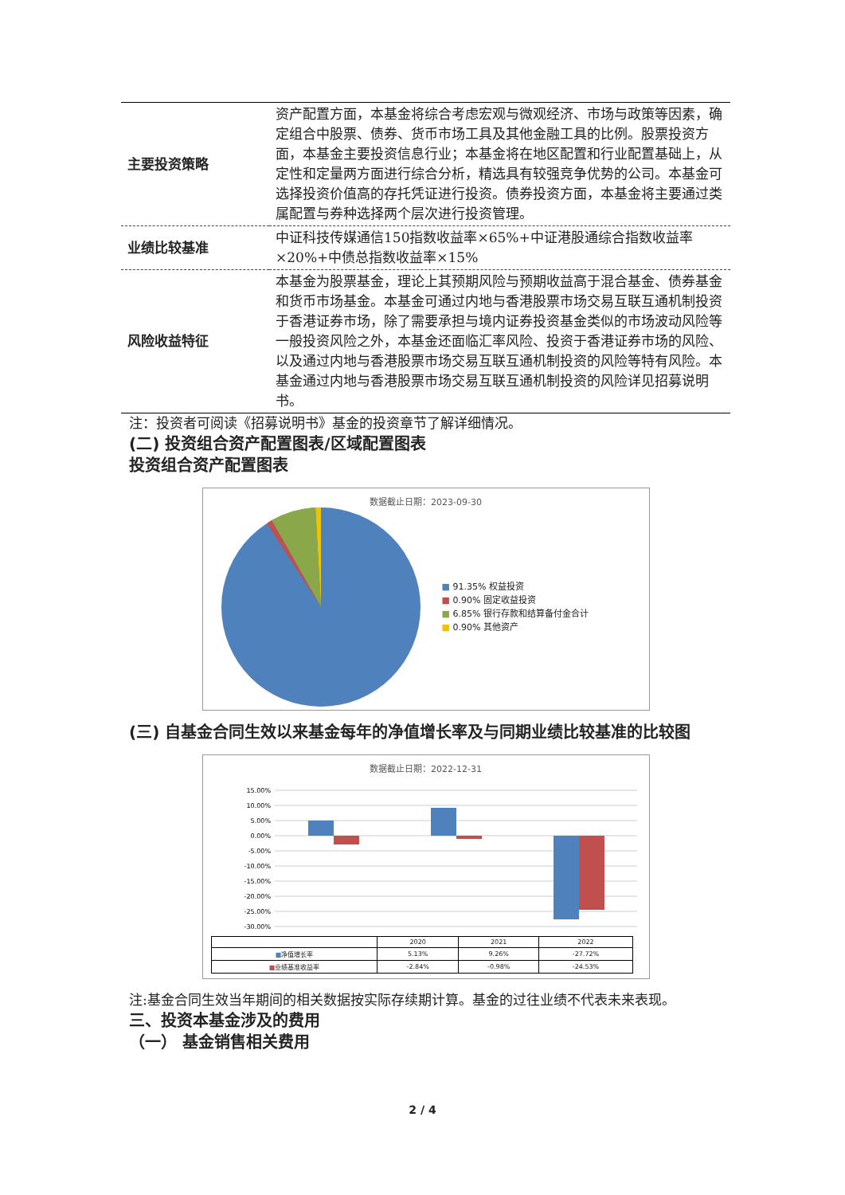| 主要投资策略 | 资产配置方面，本基金将综合考虑宏观与微观经济、市场与政策等因素，确定组合中股票、债券、货币市场工具及其他金融工具的比例。股票投资方面，本基金主要投资信息行业；本基金将在地区配置和行业配置基础上，从定性和定量两方面进行综合分析，精选具有较强竞争优势的公司。本基金可选择投资价值高的存托凭证进行投资。债券投资方面，本基金将主要通过类属配置与券种选择两个层次进行投资管理。 |
| 业绩比较基准 | 中证科技传媒通信150指数收益率×65%+中证港股通综合指数收益率×20%+中债总指数收益率×15% |
| 风险收益特征 | 本基金为股票基金，理论上其预期风险与预期收益高于混合基金、债券基金和货币市场基金。本基金可通过内地与香港股票市场交易互联互通机制投资于香港证券市场，除了需要承担与境内证券投资基金类似的市场波动风险等一般投资风险之外，本基金还面临汇率风险、投资于香港证券市场的风险、以及通过内地与香港股票市场交易互联互通机制投资的风险等特有风险。本基金通过内地与香港股票市场交易互联互通机制投资的风险详见招募说明书。 |
注：投资者可阅读《招募说明书》基金的投资章节了解详细情况。
(二) 投资组合资产配置图表/区域配置图表
投资组合资产配置图表
数据截止日期：2023-09-30
■ 91.35% 权益投资
■ 0.90% 固定收益投资
■ 6.85% 银行存款和结算备付金合计
■ 0.90% 其他资产
(三) 自基金合同生效以来基金每年的净值增长率及与同期业绩比较基准的比较图
数据截止日期：2022-12-31
15.00%
10.00%
5.00%
0.00%
-5.00%
-10.00%
-15.00%
-20.00%
-25.00%
-30.00%
| | 2020 | 2021 | 2022 |
| ■ 净值增长率 | 5.13% | 9.26% | -27.72% |
| ■ 业绩基准收益率 | -2.84% | -0.98% | -24.53% |
注:基金合同生效当年期间的相关数据按实际存续期计算。基金的过往业绩不代表未来表现。
三、投资本基金涉及的费用
（一） 基金销售相关费用
2 / 4